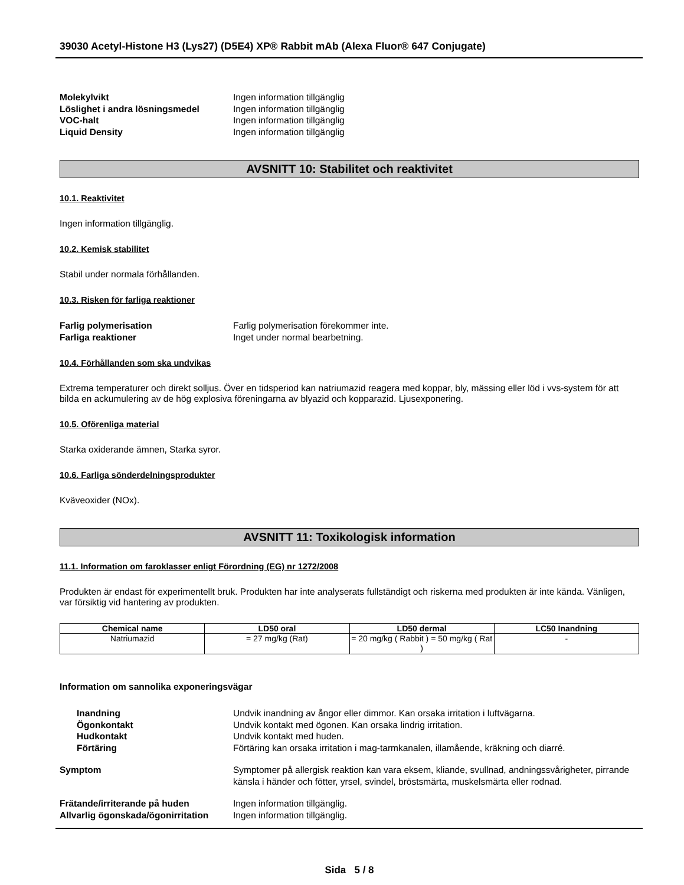39030 Acetyl-Histone H3 (Lys27) (D5E4) XP® Rabbit mAb (Alexa Fluor® 647 Conjugate)
Molekylvikt Ingen information tillgänglig Löslighet i andra lösningsmedel Ingen information tillgänglig VOC-halt Ingen information tillgänglig Liquid Density Ingen information tillgänglig
AVSNITT 10: Stabilitet och reaktivitet
10.1. Reaktivitet
Ingen information tillgänglig.
10.2. Kemisk stabilitet
Stabil under normala förhållanden.
10.3. Risken för farliga reaktioner
Farlig polymerisation Farlig polymerisation förekommer inte. Farliga reaktioner Inget under normal bearbetning.
10.4. Förhållanden som ska undvikas
Extrema temperaturer och direkt solljus. Över en tidsperiod kan natriumazid reagera med koppar, bly, mässing eller löd i vvs-system för att bilda en ackumulering av de hög explosiva föreningarna av blyazid och kopparazid. Ljusexponering.
10.5. Oförenliga material
Starka oxiderande ämnen, Starka syror.
10.6. Farliga sönderdelningsprodukter
Kväveoxider (NOx).
AVSNITT 11: Toxikologisk information
11.1. Information om faroklasser enligt Förordning (EG) nr 1272/2008
Produkten är endast för experimentellt bruk. Produkten har inte analyserats fullständigt och riskerna med produkten är inte kända. Vänligen, var försiktig vid hantering av produkten.
| Chemical name | LD50 oral | LD50 dermal | LC50 Inandning |
| --- | --- | --- | --- |
| Natriumazid | = 27 mg/kg (Rat) | = 20 mg/kg ( Rabbit ) = 50 mg/kg ( Rat ) | - |
Information om sannolika exponeringsvägar
Inandning Undvik inandning av ångor eller dimmor. Kan orsaka irritation i luftvägarna. Ögonkontakt Undvik kontakt med ögonen. Kan orsaka lindrig irritation. Hudkontakt Undvik kontakt med huden. Förtäring Förtäring kan orsaka irritation i mag-tarmkanalen, illamående, kräkning och diarré.
Symptom Symptomer på allergisk reaktion kan vara eksem, kliande, svullnad, andningssvårigheter, pirrande känsla i händer och fötter, yrsel, svindel, bröstsmärta, muskelsmärta eller rodnad.
Frätande/irriterande på huden Ingen information tillgänglig. Allvarlig ögonskada/ögonirritation Ingen information tillgänglig.
Sida 5 / 8